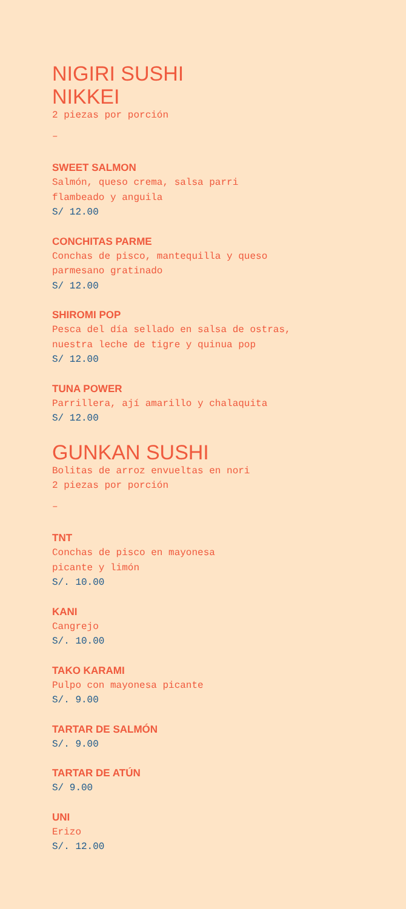NIGIRI SUSHI
NIKKEI
2 piezas por porción
–
SWEET SALMON
Salmón, queso crema, salsa parri
flambeado y anguila
S/ 12.00
CONCHITAS PARME
Conchas de pisco, mantequilla y queso
parmesano gratinado
S/ 12.00
SHIROMI POP
Pesca del día sellado en salsa de ostras,
nuestra leche de tigre y quinua pop
S/ 12.00
TUNA POWER
Parrillera, ají amarillo y chalaquita
S/ 12.00
GUNKAN SUSHI
Bolitas de arroz envueltas en nori
2 piezas por porción
–
TNT
Conchas de pisco en mayonesa
picante y limón
S/. 10.00
KANI
Cangrejo
S/. 10.00
TAKO KARAMI
Pulpo con mayonesa picante
S/. 9.00
TARTAR DE SALMÓN
S/. 9.00
TARTAR DE ATÚN
S/ 9.00
UNI
Erizo
S/. 12.00